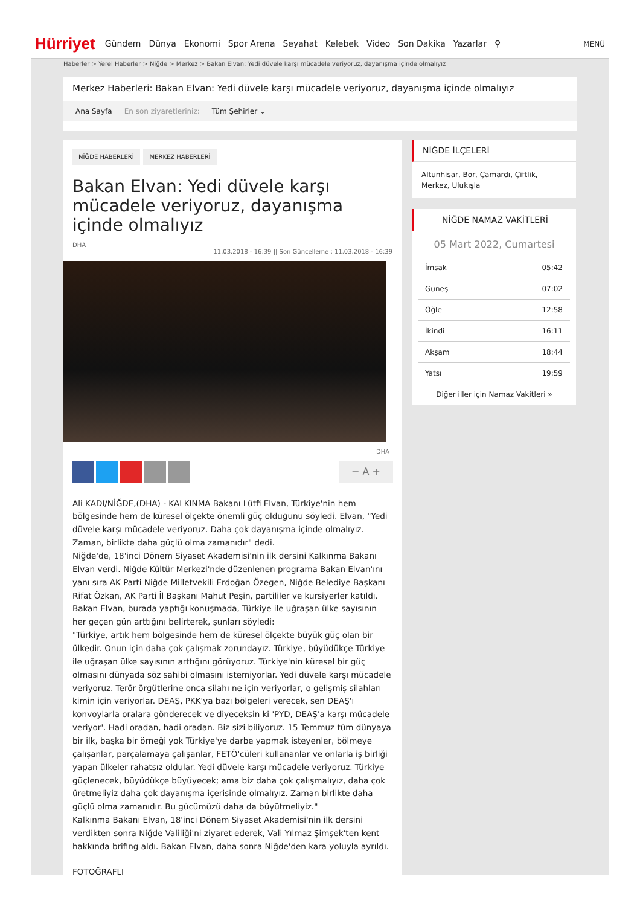Hürriyet
Gündem Dünya Ekonomi Spor Arena Seyahat Kelebek Video Son Dakika Yazarlar ⚲
MENÜ
Haberler > Yerel Haberler > Niğde > Merkez > Bakan Elvan: Yedi düvele karşı mücadele veriyoruz, dayanışma içinde olmalıyız
Merkez Haberleri: Bakan Elvan: Yedi düvele karşı mücadele veriyoruz, dayanışma içinde olmalıyız
Ana Sayfa En son ziyaretleriniz: Tüm Şehirler ⌄
NİĞDE HABERLERİ MERKEZ HABERLERİ
Bakan Elvan: Yedi düvele karşı mücadele veriyoruz, dayanışma içinde olmalıyız
DHA
11.03.2018 - 16:39 || Son Güncelleme : 11.03.2018 - 16:39
DHA
− A +
Ali KADI/NİĞDE,(DHA) - KALKINMA Bakanı Lütfi Elvan, Türkiye'nin hem bölgesinde hem de küresel ölçekte önemli güç olduğunu söyledi. Elvan, "Yedi düvele karşı mücadele veriyoruz. Daha çok dayanışma içinde olmalıyız. Zaman, birlikte daha güçlü olma zamanıdır" dedi.
Niğde'de, 18'inci Dönem Siyaset Akademisi'nin ilk dersini Kalkınma Bakanı Elvan verdi. Niğde Kültür Merkezi'nde düzenlenen programa Bakan Elvan'ını yanı sıra AK Parti Niğde Milletvekili Erdoğan Özegen, Niğde Belediye Başkanı Rifat Özkan, AK Parti İl Başkanı Mahut Peşin, partililer ve kursiyerler katıldı. Bakan Elvan, burada yaptığı konuşmada, Türkiye ile uğraşan ülke sayısının her geçen gün arttığını belirterek, şunları söyledi:
"Türkiye, artık hem bölgesinde hem de küresel ölçekte büyük güç olan bir ülkedir. Onun için daha çok çalışmak zorundayız. Türkiye, büyüdükçe Türkiye ile uğraşan ülke sayısının arttığını görüyoruz. Türkiye'nin küresel bir güç olmasını dünyada söz sahibi olmasını istemiyorlar. Yedi düvele karşı mücadele veriyoruz. Terör örgütlerine onca silahı ne için veriyorlar, o gelişmiş silahları kimin için veriyorlar. DEAŞ, PKK'ya bazı bölgeleri verecek, sen DEAŞ'ı konvoylarla oralara gönderecek ve diyeceksin ki 'PYD, DEAŞ'a karşı mücadele veriyor'. Hadi oradan, hadi oradan. Biz sizi biliyoruz. 15 Temmuz tüm dünyaya bir ilk, başka bir örneği yok Türkiye'ye darbe yapmak isteyenler, bölmeye çalışanlar, parçalamaya çalışanlar, FETÖ'cüleri kullananlar ve onlarla iş birliği yapan ülkeler rahatsız oldular. Yedi düvele karşı mücadele veriyoruz. Türkiye güçlenecek, büyüdükçe büyüyecek; ama biz daha çok çalışmalıyız, daha çok üretmeliyiz daha çok dayanışma içerisinde olmalıyız. Zaman birlikte daha güçlü olma zamanıdır. Bu gücümüzü daha da büyütmeliyiz."
Kalkınma Bakanı Elvan, 18'inci Dönem Siyaset Akademisi'nin ilk dersini verdikten sonra Niğde Valiliği'ni ziyaret ederek, Vali Yılmaz Şimşek'ten kent hakkında brifing aldı. Bakan Elvan, daha sonra Niğde'den kara yoluyla ayrıldı.
FOTOĞRAFLI
NİĞDE İLÇELERİ
Altunhisar, Bor, Çamardı, Çiftlik, Merkez, Ulukışla
NİĞDE NAMAZ VAKİTLERİ
05 Mart 2022, Cumartesi
| İmsak | 05:42 |
| Güneş | 07:02 |
| Öğle | 12:58 |
| İkindi | 16:11 |
| Akşam | 18:44 |
| Yatsı | 19:59 |
Diğer iller için Namaz Vakitleri »